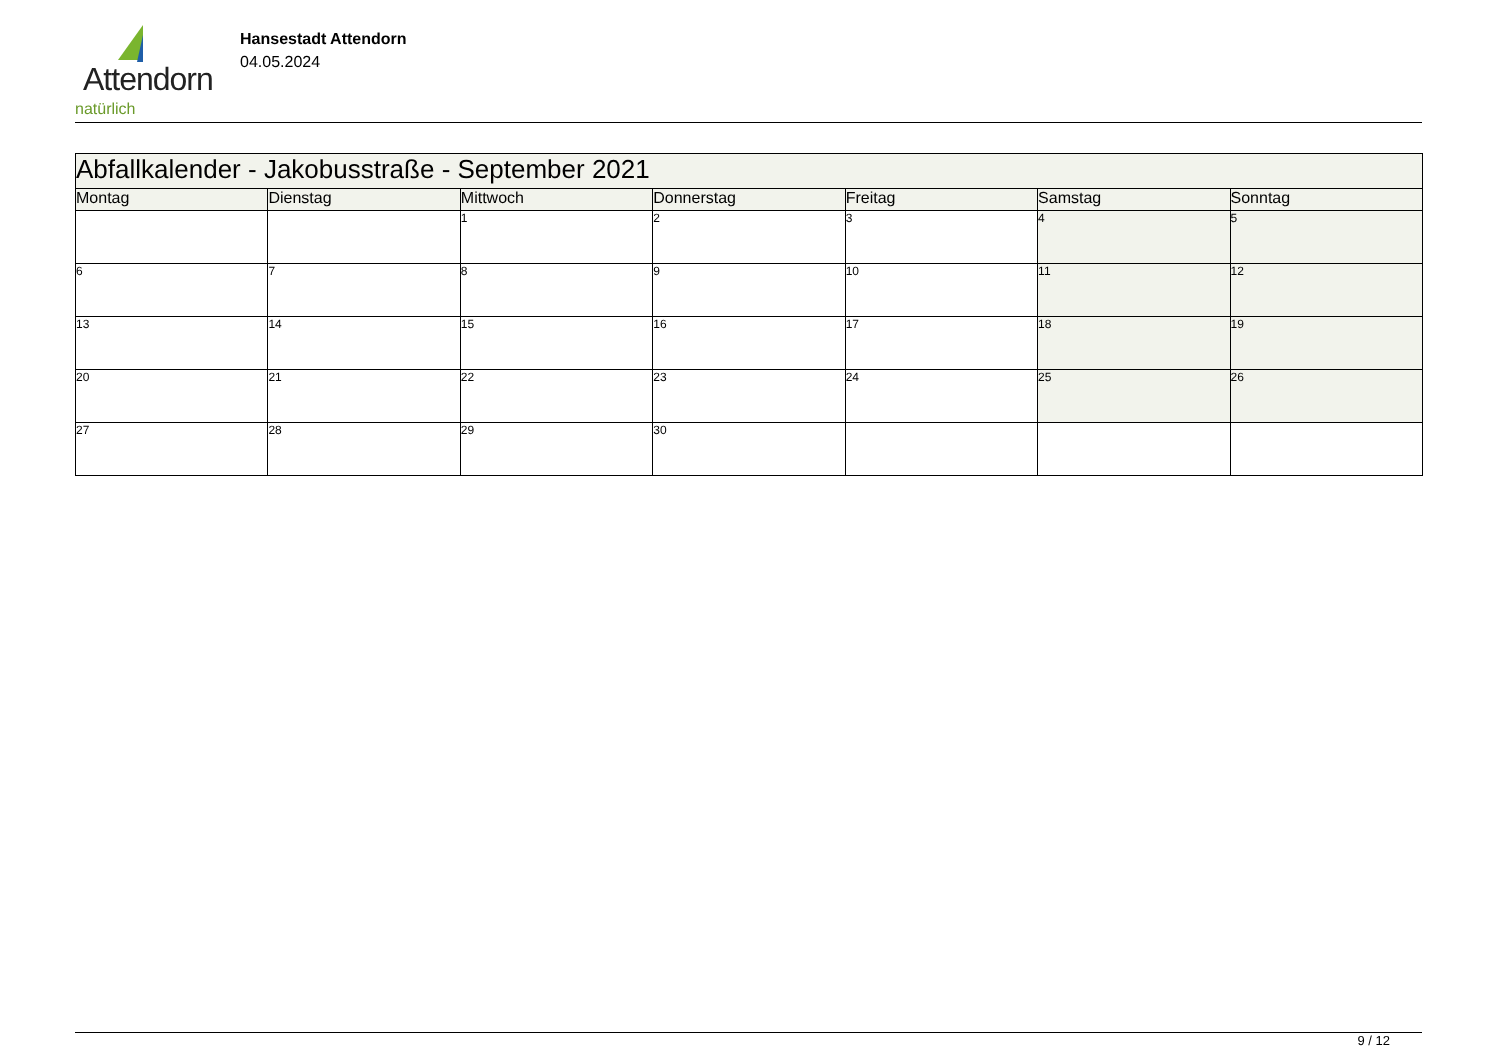Attendorn
natürlich
Hansestadt Attendorn
04.05.2024
| Abfallkalender - Jakobusstraße - September 2021 | | | | | | |
| Montag | Dienstag | Mittwoch | Donnerstag | Freitag | Samstag | Sonntag |
| | | 1 | 2 | 3 | 4 | 5 |
| 6 | 7 | 8 | 9 | 10 | 11 | 12 |
| 13 | 14 | 15 | 16 | 17 | 18 | 19 |
| 20 | 21 | 22 | 23 | 24 | 25 | 26 |
| 27 | 28 | 29 | 30 | | | |
9 / 12